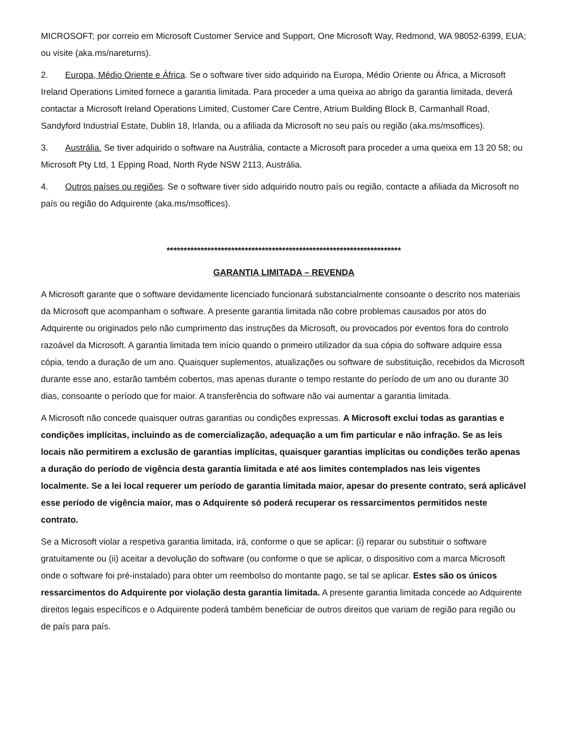MICROSOFT; por correio em Microsoft Customer Service and Support, One Microsoft Way, Redmond, WA 98052-6399, EUA; ou visite (aka.ms/nareturns).
2. Europa, Médio Oriente e África. Se o software tiver sido adquirido na Europa, Médio Oriente ou África, a Microsoft Ireland Operations Limited fornece a garantia limitada. Para proceder a uma queixa ao abrigo da garantia limitada, deverá contactar a Microsoft Ireland Operations Limited, Customer Care Centre, Atrium Building Block B, Carmanhall Road, Sandyford Industrial Estate, Dublin 18, Irlanda, ou a afiliada da Microsoft no seu país ou região (aka.ms/msoffices).
3. Austrália. Se tiver adquirido o software na Austrália, contacte a Microsoft para proceder a uma queixa em 13 20 58; ou Microsoft Pty Ltd, 1 Epping Road, North Ryde NSW 2113, Austrália.
4. Outros países ou regiões. Se o software tiver sido adquirido noutro país ou região, contacte a afiliada da Microsoft no país ou região do Adquirente (aka.ms/msoffices).
*********************************************************************
GARANTIA LIMITADA – REVENDA
A Microsoft garante que o software devidamente licenciado funcionará substancialmente consoante o descrito nos materiais da Microsoft que acompanham o software. A presente garantia limitada não cobre problemas causados por atos do Adquirente ou originados pelo não cumprimento das instruções da Microsoft, ou provocados por eventos fora do controlo razoável da Microsoft. A garantia limitada tem início quando o primeiro utilizador da sua cópia do software adquire essa cópia, tendo a duração de um ano. Quaisquer suplementos, atualizações ou software de substituição, recebidos da Microsoft durante esse ano, estarão também cobertos, mas apenas durante o tempo restante do período de um ano ou durante 30 dias, consoante o período que for maior. A transferência do software não vai aumentar a garantia limitada.
A Microsoft não concede quaisquer outras garantias ou condições expressas. A Microsoft exclui todas as garantias e condições implícitas, incluindo as de comercialização, adequação a um fim particular e não infração. Se as leis locais não permitirem a exclusão de garantias implícitas, quaisquer garantias implícitas ou condições terão apenas a duração do período de vigência desta garantia limitada e até aos limites contemplados nas leis vigentes localmente. Se a lei local requerer um período de garantia limitada maior, apesar do presente contrato, será aplicável esse período de vigência maior, mas o Adquirente só poderá recuperar os ressarcimentos permitidos neste contrato.
Se a Microsoft violar a respetiva garantia limitada, irá, conforme o que se aplicar: (i) reparar ou substituir o software gratuitamente ou (ii) aceitar a devolução do software (ou conforme o que se aplicar, o dispositivo com a marca Microsoft onde o software foi pré-instalado) para obter um reembolso do montante pago, se tal se aplicar. Estes são os únicos ressarcimentos do Adquirente por violação desta garantia limitada. A presente garantia limitada concede ao Adquirente direitos legais específicos e o Adquirente poderá também beneficiar de outros direitos que variam de região para região ou de país para país.